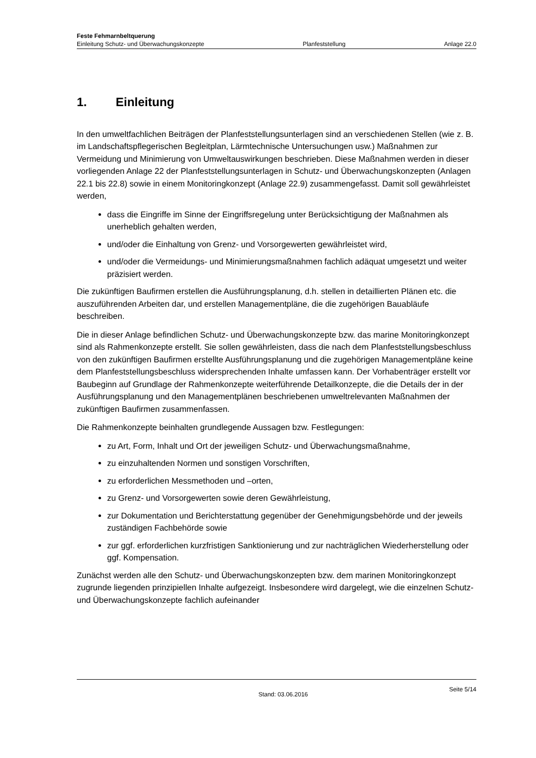Feste Fehmarnbeltquerung
Einleitung Schutz- und Überwachungskonzepte Planfeststellung Anlage 22.0
1. Einleitung
In den umweltfachlichen Beiträgen der Planfeststellungsunterlagen sind an verschiedenen Stellen (wie z. B. im Landschaftspflegerischen Begleitplan, Lärmtechnische Untersuchungen usw.) Maßnahmen zur Vermeidung und Minimierung von Umweltauswirkungen beschrieben. Diese Maßnahmen werden in dieser vorliegenden Anlage 22 der Planfeststellungsunterlagen in Schutz- und Überwachungskonzepten (Anlagen 22.1 bis 22.8) sowie in einem Monitoringkonzept (Anlage 22.9) zusammengefasst. Damit soll gewährleistet werden,
dass die Eingriffe im Sinne der Eingriffsregelung unter Berücksichtigung der Maßnahmen als unerheblich gehalten werden,
und/oder die Einhaltung von Grenz- und Vorsorgewerten gewährleistet wird,
und/oder die Vermeidungs- und Minimierungsmaßnahmen fachlich adäquat umgesetzt und weiter präzisiert werden.
Die zukünftigen Baufirmen erstellen die Ausführungsplanung, d.h. stellen in detaillierten Plänen etc. die auszuführenden Arbeiten dar, und erstellen Managementpläne, die die zugehörigen Bauabläufe beschreiben.
Die in dieser Anlage befindlichen Schutz- und Überwachungskonzepte bzw. das marine Monitoringkonzept sind als Rahmenkonzepte erstellt. Sie sollen gewährleisten, dass die nach dem Planfeststellungsbeschluss von den zukünftigen Baufirmen erstellte Ausführungsplanung und die zugehörigen Managementpläne keine dem Planfeststellungsbeschluss widersprechenden Inhalte umfassen kann. Der Vorhabenträger erstellt vor Baubeginn auf Grundlage der Rahmenkonzepte weiterführende Detailkonzepte, die die Details der in der Ausführungsplanung und den Managementplänen beschriebenen umweltrelevanten Maßnahmen der zukünftigen Baufirmen zusammenfassen.
Die Rahmenkonzepte beinhalten grundlegende Aussagen bzw. Festlegungen:
zu Art, Form, Inhalt und Ort der jeweiligen Schutz- und Überwachungsmaßnahme,
zu einzuhaltenden Normen und sonstigen Vorschriften,
zu erforderlichen Messmethoden und –orten,
zu Grenz- und Vorsorgewerten sowie deren Gewährleistung,
zur Dokumentation und Berichterstattung gegenüber der Genehmigungsbehörde und der jeweils zuständigen Fachbehörde sowie
zur ggf. erforderlichen kurzfristigen Sanktionierung und zur nachträglichen Wiederherstellung oder ggf. Kompensation.
Zunächst werden alle den Schutz- und Überwachungskonzepten bzw. dem marinen Monitoringkonzept zugrunde liegenden prinzipiellen Inhalte aufgezeigt. Insbesondere wird dargelegt, wie die einzelnen Schutz- und Überwachungskonzepte fachlich aufeinander
Stand: 03.06.2016 Seite 5/14